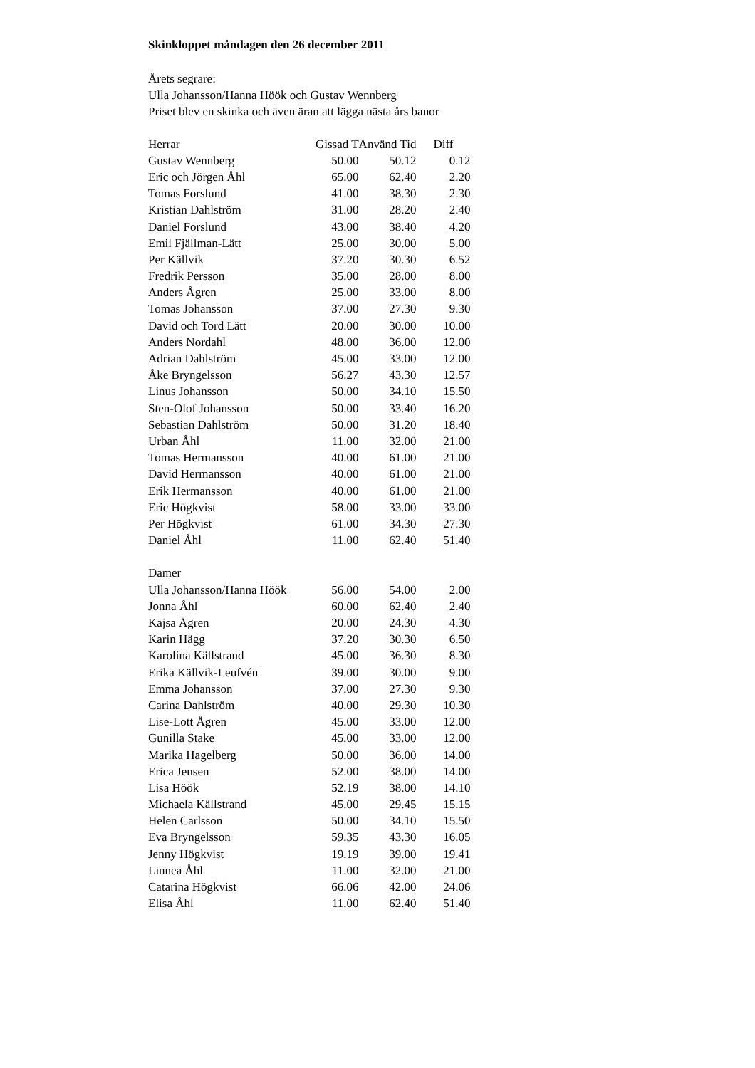Skinkloppet måndagen den 26 december 2011
Årets segrare:
Ulla Johansson/Hanna Höök och Gustav Wennberg
Priset blev en skinka och även äran att lägga nästa års banor
| Herrar | Gissad T | Använd Tid | Diff |
| --- | --- | --- | --- |
| Gustav Wennberg | 50.00 | 50.12 | 0.12 |
| Eric och Jörgen Åhl | 65.00 | 62.40 | 2.20 |
| Tomas Forslund | 41.00 | 38.30 | 2.30 |
| Kristian Dahlström | 31.00 | 28.20 | 2.40 |
| Daniel Forslund | 43.00 | 38.40 | 4.20 |
| Emil Fjällman-Lätt | 25.00 | 30.00 | 5.00 |
| Per Källvik | 37.20 | 30.30 | 6.52 |
| Fredrik Persson | 35.00 | 28.00 | 8.00 |
| Anders Ågren | 25.00 | 33.00 | 8.00 |
| Tomas Johansson | 37.00 | 27.30 | 9.30 |
| David och Tord Lätt | 20.00 | 30.00 | 10.00 |
| Anders Nordahl | 48.00 | 36.00 | 12.00 |
| Adrian Dahlström | 45.00 | 33.00 | 12.00 |
| Åke Bryngelsson | 56.27 | 43.30 | 12.57 |
| Linus Johansson | 50.00 | 34.10 | 15.50 |
| Sten-Olof Johansson | 50.00 | 33.40 | 16.20 |
| Sebastian Dahlström | 50.00 | 31.20 | 18.40 |
| Urban Åhl | 11.00 | 32.00 | 21.00 |
| Tomas Hermansson | 40.00 | 61.00 | 21.00 |
| David Hermansson | 40.00 | 61.00 | 21.00 |
| Erik Hermansson | 40.00 | 61.00 | 21.00 |
| Eric Högkvist | 58.00 | 33.00 | 33.00 |
| Per Högkvist | 61.00 | 34.30 | 27.30 |
| Daniel Åhl | 11.00 | 62.40 | 51.40 |
| Damer | | | |
| Ulla Johansson/Hanna Höök | 56.00 | 54.00 | 2.00 |
| Jonna Åhl | 60.00 | 62.40 | 2.40 |
| Kajsa Ågren | 20.00 | 24.30 | 4.30 |
| Karin Hägg | 37.20 | 30.30 | 6.50 |
| Karolina Källstrand | 45.00 | 36.30 | 8.30 |
| Erika Källvik-Leufvén | 39.00 | 30.00 | 9.00 |
| Emma Johansson | 37.00 | 27.30 | 9.30 |
| Carina Dahlström | 40.00 | 29.30 | 10.30 |
| Lise-Lott Ågren | 45.00 | 33.00 | 12.00 |
| Gunilla Stake | 45.00 | 33.00 | 12.00 |
| Marika Hagelberg | 50.00 | 36.00 | 14.00 |
| Erica Jensen | 52.00 | 38.00 | 14.00 |
| Lisa Höök | 52.19 | 38.00 | 14.10 |
| Michaela Källstrand | 45.00 | 29.45 | 15.15 |
| Helen Carlsson | 50.00 | 34.10 | 15.50 |
| Eva Bryngelsson | 59.35 | 43.30 | 16.05 |
| Jenny Högkvist | 19.19 | 39.00 | 19.41 |
| Linnea Åhl | 11.00 | 32.00 | 21.00 |
| Catarina Högkvist | 66.06 | 42.00 | 24.06 |
| Elisa Åhl | 11.00 | 62.40 | 51.40 |